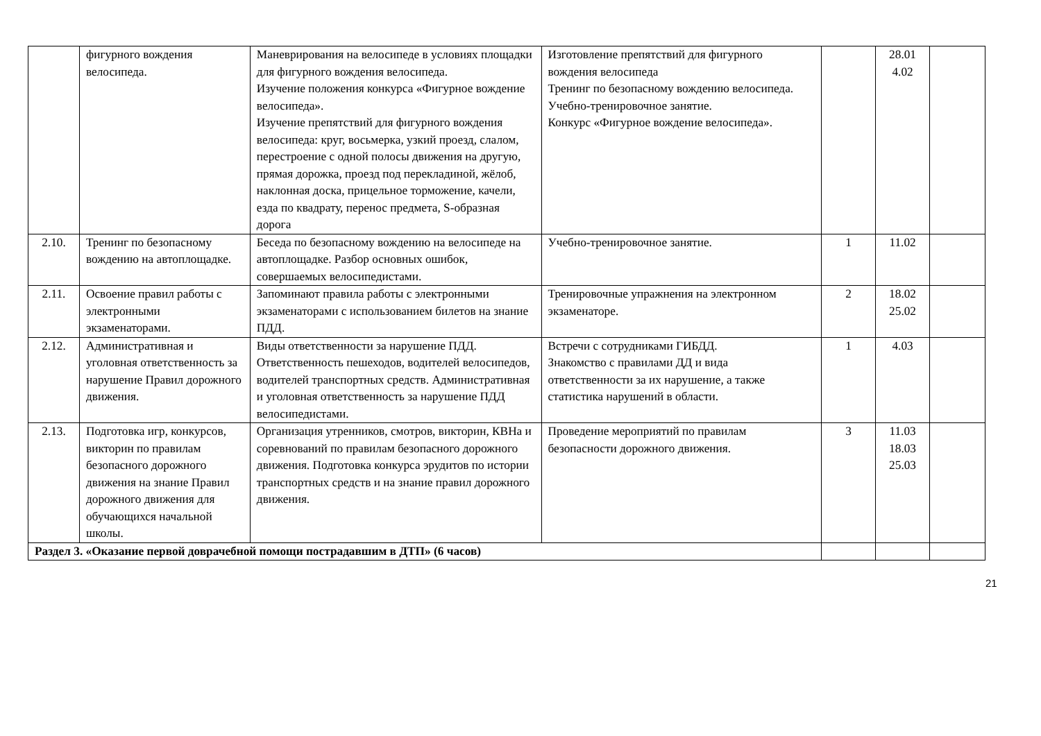| | фигурного вождения велосипеда. | Маневрирования на велосипеде в условиях площадки для фигурного вождения велосипеда. Изучение положения конкурса «Фигурное вождение велосипеда». Изучение препятствий для фигурного вождения велосипеда: круг, восьмерка, узкий проезд, слалом, перестроение с одной полосы движения на другую, прямая дорожка, проезд под перекладиной, жёлоб, наклонная доска, прицельное торможение, качели, езда по квадрату, перенос предмета, S-образная дорога | Изготовление препятствий для фигурного вождения велосипеда Тренинг по безопасному вождению велосипеда. Учебно-тренировочное занятие. Конкурс «Фигурное вождение велосипеда». | | 28.01 4.02 | |
| 2.10. | Тренинг по безопасному вождению на автоплощадке. | Беседа по безопасному вождению на велосипеде на автоплощадке. Разбор основных ошибок, совершаемых велосипедистами. | Учебно-тренировочное занятие. | 1 | 11.02 | |
| 2.11. | Освоение правил работы с электронными экзаменаторами. | Запоминают правила работы с электронными экзаменаторами с использованием билетов на знание ПДД. | Тренировочные упражнения на электронном экзаменаторе. | 2 | 18.02 25.02 | |
| 2.12. | Административная и уголовная ответственность за нарушение Правил дорожного движения. | Виды ответственности за нарушение ПДД. Ответственность пешеходов, водителей велосипедов, водителей транспортных средств. Административная и уголовная ответственность за нарушение ПДД велосипедистами. | Встречи с сотрудниками ГИБДД. Знакомство с правилами ДД и вида ответственности за их нарушение, а также статистика нарушений в области. | 1 | 4.03 | |
| 2.13. | Подготовка игр, конкурсов, викторин по правилам безопасного дорожного движения на знание Правил дорожного движения для обучающихся начальной школы. | Организация утренников, смотров, викторин, КВНа и соревнований по правилам безопасного дорожного движения. Подготовка конкурса эрудитов по истории транспортных средств и на знание правил дорожного движения. | Проведение мероприятий по правилам безопасности дорожного движения. | 3 | 11.03 18.03 25.03 | |
| Раздел 3. «Оказание первой доврачебной помощи пострадавшим в ДТП» (6 часов) | | | | | | |
21